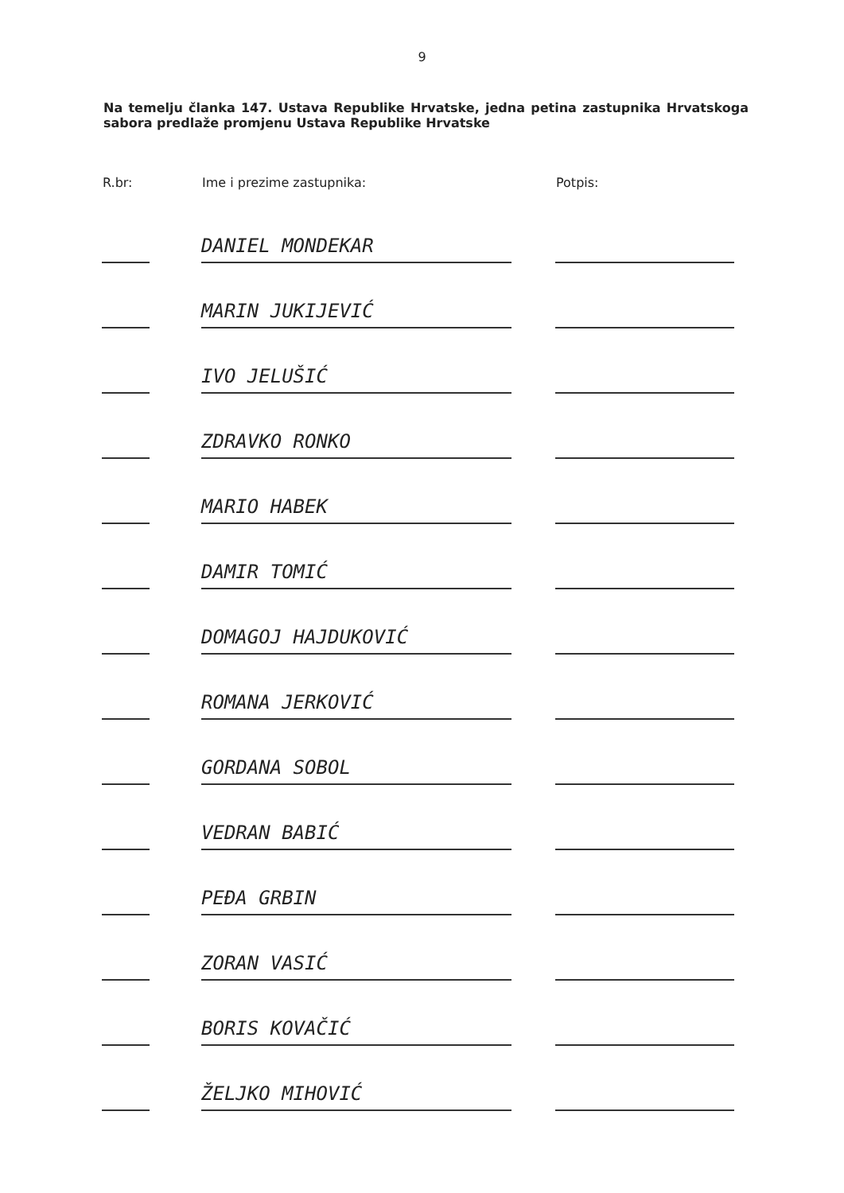9
Na temelju članka 147. Ustava Republike Hrvatske, jedna petina zastupnika Hrvatskoga sabora predlaže promjenu Ustava Republike Hrvatske
| R.br: | | Ime i prezime zastupnika: | | Potpis: |
| --- | --- | --- | --- | --- |
| | | DANIEL MONDEKAR | | |
| | | MARIN JUKIJEVIĆ | | |
| | | IVO JELUŠIĆ | | |
| | | ZDRAVKO RONKO | | |
| | | MARIO HABEK | | |
| | | DAMIR TOMIĆ | | |
| | | DOMAGOJ HAJDUKOVIĆ | | |
| | | ROMANA JERKOVIĆ | | |
| | | GORDANA SOBOL | | |
| | | VEDRAN BABIĆ | | |
| | | PEĐA GRBIN | | |
| | | ZORAN VASIĆ | | |
| | | BORIS KOVAČIĆ | | |
| | | ŽELJKO MIHOVIĆ | | |